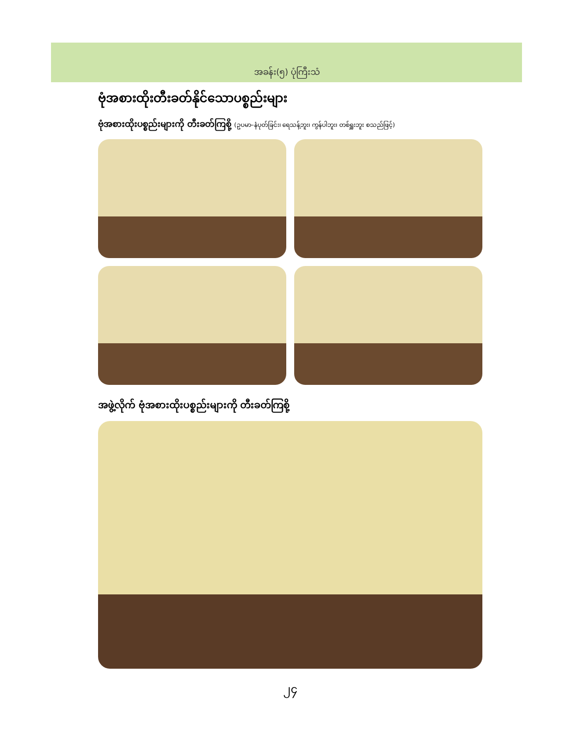အခန်း(၅) ပုံကြီးသံ
ဗုံအစားထိုးတီးခတ်နိုင်သောပစ္စည်းများ
ဗုံအစားထိုးပစ္စည်းများကို တီးခတ်ကြစို့ (ဥပမာ–နံပုတ်ခြင်း၊ ရေသန့်ဘူး၊ ကွန်ပါဘူး၊ တစ်ရှူးဘူး စသည်ဖြင့်)
အဖွဲ့လိုက် ဗုံအစားထိုးပစ္စည်းများကို တီးခတ်ကြစို့
၂၄